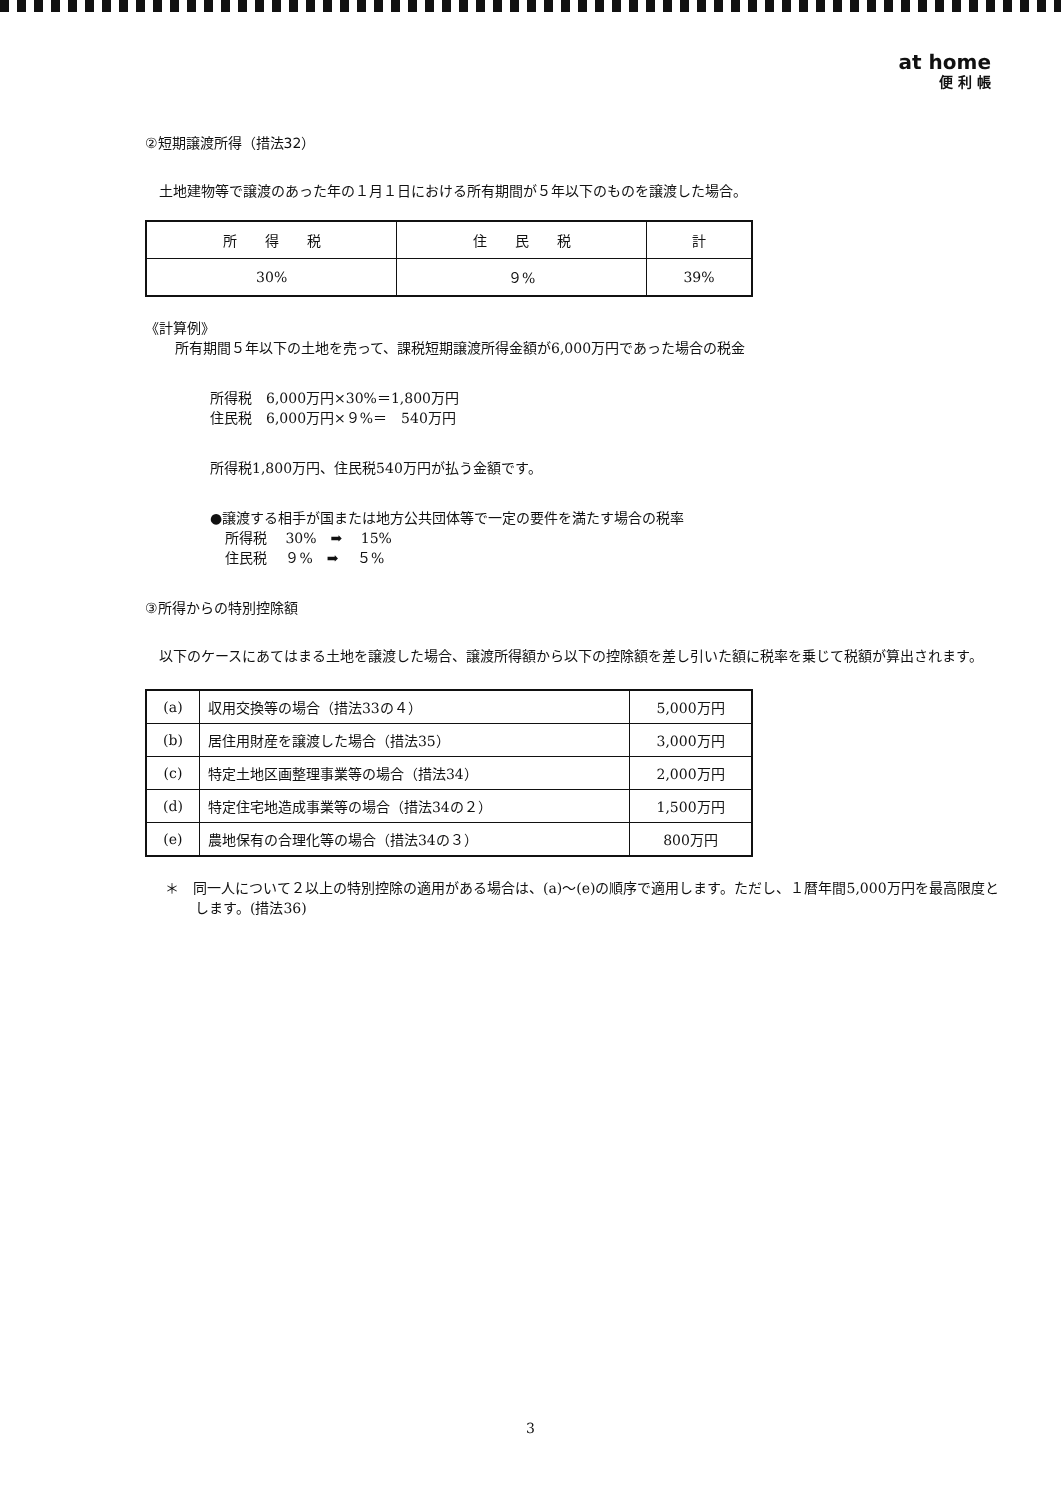at home
便 利 帳
②短期譲渡所得（措法32）
土地建物等で譲渡のあった年の１月１日における所有期間が５年以下のものを譲渡した場合。
| 所 得 税 | 住 民 税 | 計 |
| 30% | ９% | 39% |
《計算例》
所有期間５年以下の土地を売って、課税短期譲渡所得金額が6,000万円であった場合の税金
所得税　6,000万円×30%＝1,800万円
住民税　6,000万円×９%＝　540万円
所得税1,800万円、住民税540万円が払う金額です。
●譲渡する相手が国または地方公共団体等で一定の要件を満たす場合の税率
所得税　 30%　➡　 15%
住民税　 ９%　➡　 ５%
③所得からの特別控除額
　以下のケースにあてはまる土地を譲渡した場合、譲渡所得額から以下の控除額を差し引いた額に税率を乗じて税額が算出されます。
| (a) | 収用交換等の場合（措法33の４） | 5,000万円 |
| (b) | 居住用財産を譲渡した場合（措法35） | 3,000万円 |
| (c) | 特定土地区画整理事業等の場合（措法34） | 2,000万円 |
| (d) | 特定住宅地造成事業等の場合（措法34の２） | 1,500万円 |
| (e) | 農地保有の合理化等の場合（措法34の３） | 800万円 |
＊　同一人について２以上の特別控除の適用がある場合は、(a)～(e)の順序で適用します。ただし、１暦年間5,000万円を最高限度とします。(措法36)
3